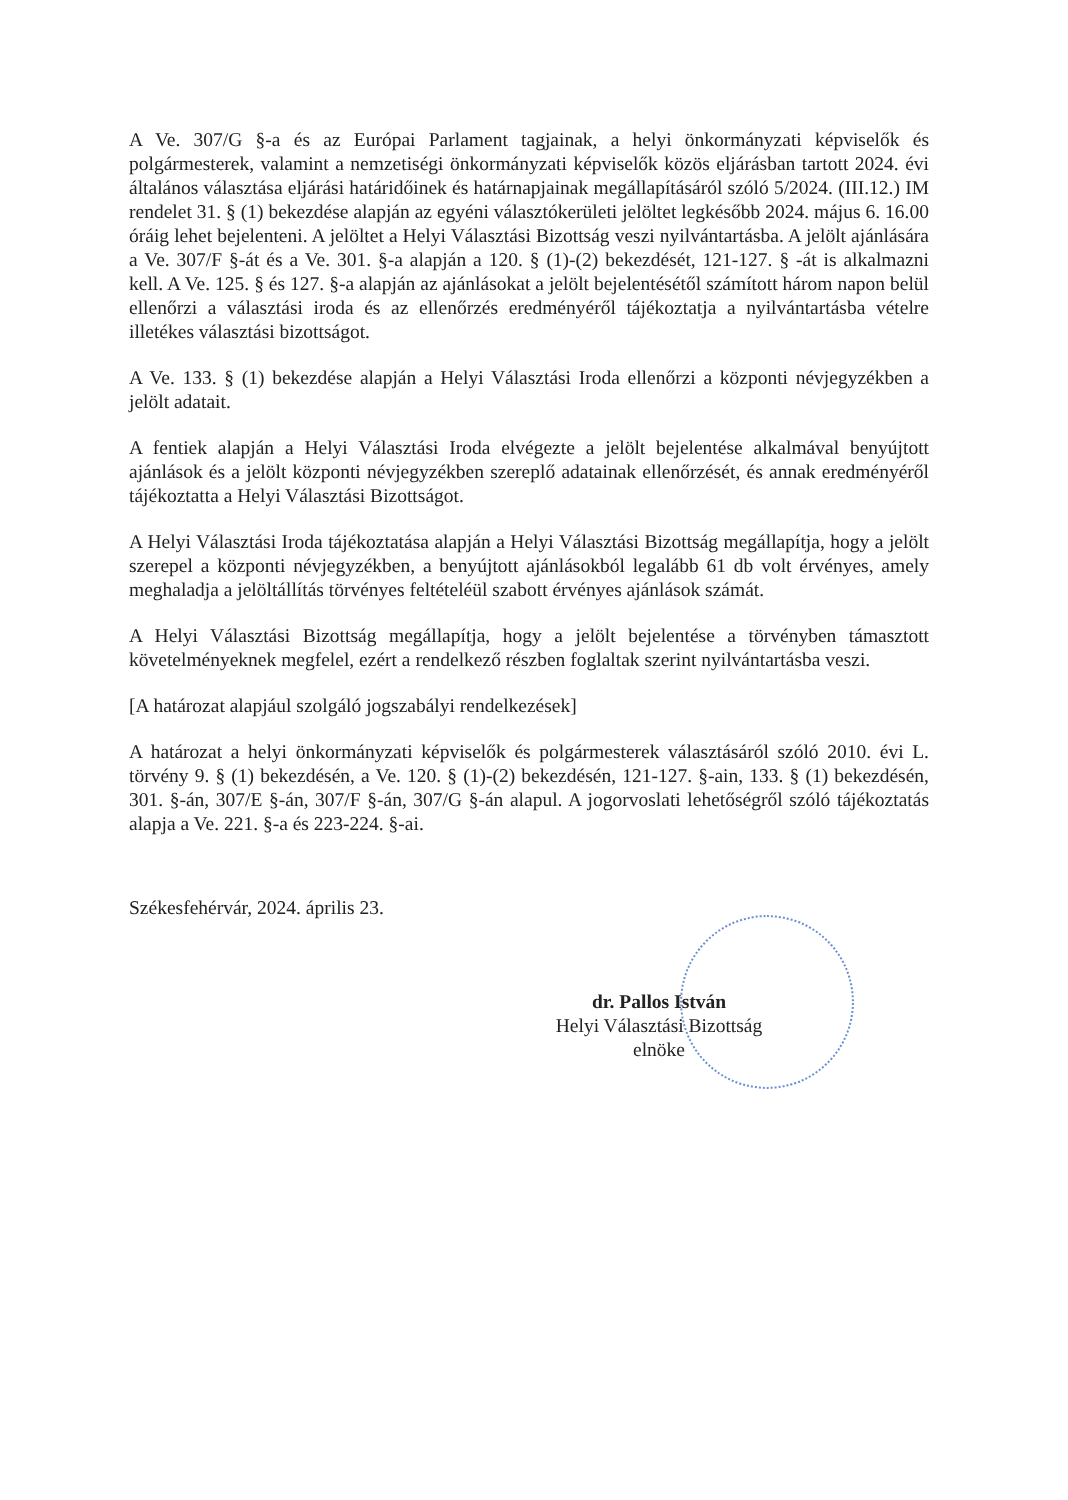A Ve. 307/G §-a és az Európai Parlament tagjainak, a helyi önkormányzati képviselők és polgármesterek, valamint a nemzetiségi önkormányzati képviselők közös eljárásban tartott 2024. évi általános választása eljárási határidőinek és határnapjainak megállapításáról szóló 5/2024. (III.12.) IM rendelet 31. § (1) bekezdése alapján az egyéni választókerületi jelöltet legkésőbb 2024. május 6. 16.00 óráig lehet bejelenteni. A jelöltet a Helyi Választási Bizottság veszi nyilvántartásba. A jelölt ajánlására a Ve. 307/F §-át és a Ve. 301. §-a alapján a 120. § (1)-(2) bekezdését, 121-127. § -át is alkalmazni kell. A Ve. 125. § és 127. §-a alapján az ajánlásokat a jelölt bejelentésétől számított három napon belül ellenőrzi a választási iroda és az ellenőrzés eredményéről tájékoztatja a nyilvántartásba vételre illetékes választási bizottságot.
A Ve. 133. § (1) bekezdése alapján a Helyi Választási Iroda ellenőrzi a központi névjegyzékben a jelölt adatait.
A fentiek alapján a Helyi Választási Iroda elvégezte a jelölt bejelentése alkalmával benyújtott ajánlások és a jelölt központi névjegyzékben szereplő adatainak ellenőrzését, és annak eredményéről tájékoztatta a Helyi Választási Bizottságot.
A Helyi Választási Iroda tájékoztatása alapján a Helyi Választási Bizottság megállapítja, hogy a jelölt szerepel a központi névjegyzékben, a benyújtott ajánlásokból legalább 61 db volt érvényes, amely meghaladja a jelöltállítás törvényes feltételéül szabott érvényes ajánlások számát.
A Helyi Választási Bizottság megállapítja, hogy a jelölt bejelentése a törvényben támasztott követelményeknek megfelel, ezért a rendelkező részben foglaltak szerint nyilvántartásba veszi.
[A határozat alapjául szolgáló jogszabályi rendelkezések]
A határozat a helyi önkormányzati képviselők és polgármesterek választásáról szóló 2010. évi L. törvény 9. § (1) bekezdésén, a Ve. 120. § (1)-(2) bekezdésén, 121-127. §-ain, 133. § (1) bekezdésén, 301. §-án, 307/E §-án, 307/F §-án, 307/G §-án alapul. A jogorvoslati lehetőségről szóló tájékoztatás alapja a Ve. 221. §-a és 223-224. §-ai.
Székesfehérvár, 2024. április 23.
dr. Pallos István
Helyi Választási Bizottság
elnöke